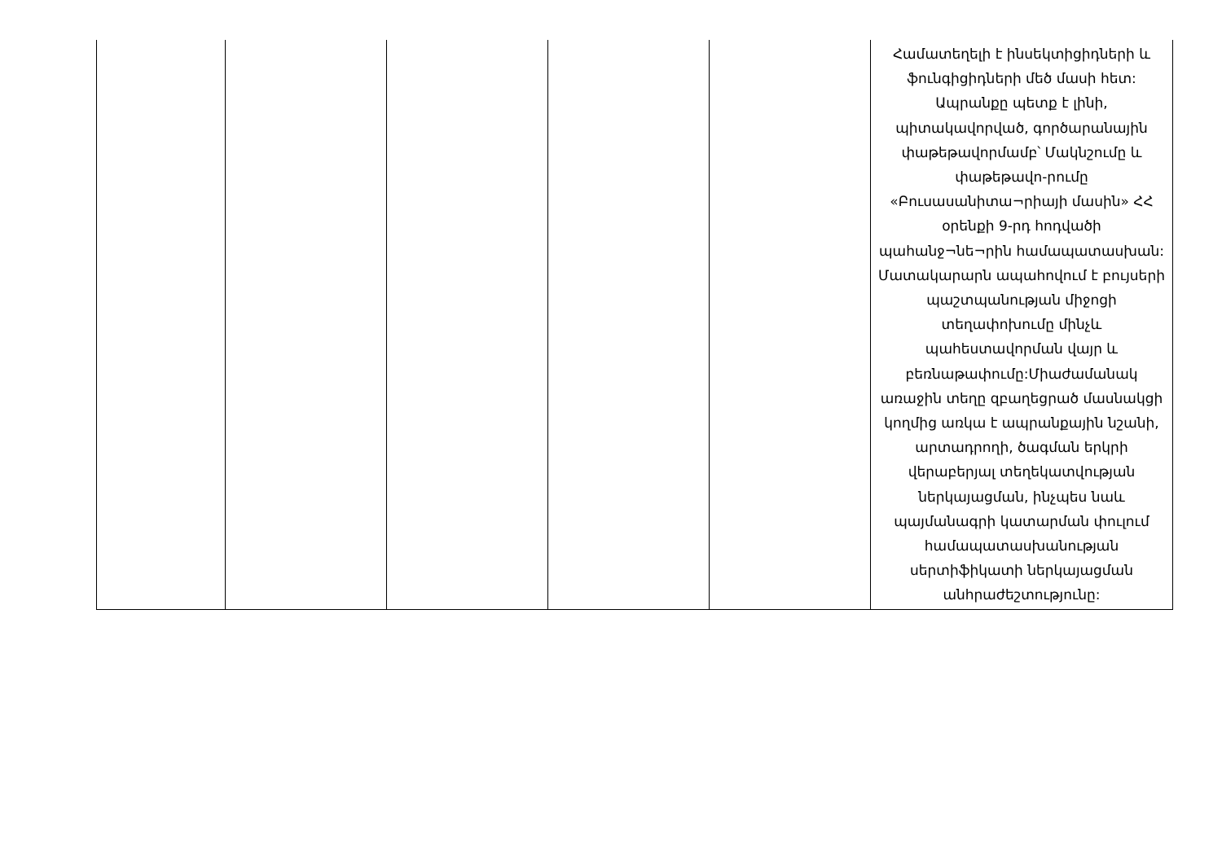| | | | | | Համատեղելի է ինսեկտիցիդների և ֆունգիցիդների մեծ մասի հետ: Ապրանքը պետք է լինի, պիտակավորված, գործարանային փաթեթավորմամբ՝ Մակնշումը և փաթեթավո-րումը «Բուսասանիտա¬րիայի մասին» ՀՀ օրենքի 9-րդ հոդվածի պահանջ¬նե¬րին համապատասխան: Մատակարարն ապահովում է բույսերի պաշտպանության միջոցի տեղափոխումը մինչև պահեստավորման վայր և բեռնաթափումը:Միաժամանակ առաջին տեղը զբաղեցրած մասնակցի կողմից առկա է ապրանքային նշանի, արտադրողի, ծագման երկրի վերաբերյալ տեղեկատվության ներկայացման, ինչպես նաև պայմանագրի կատարման փուլում համապատասխանության սերտիֆիկատի ներկայացման անհրաժեշտությունը: |